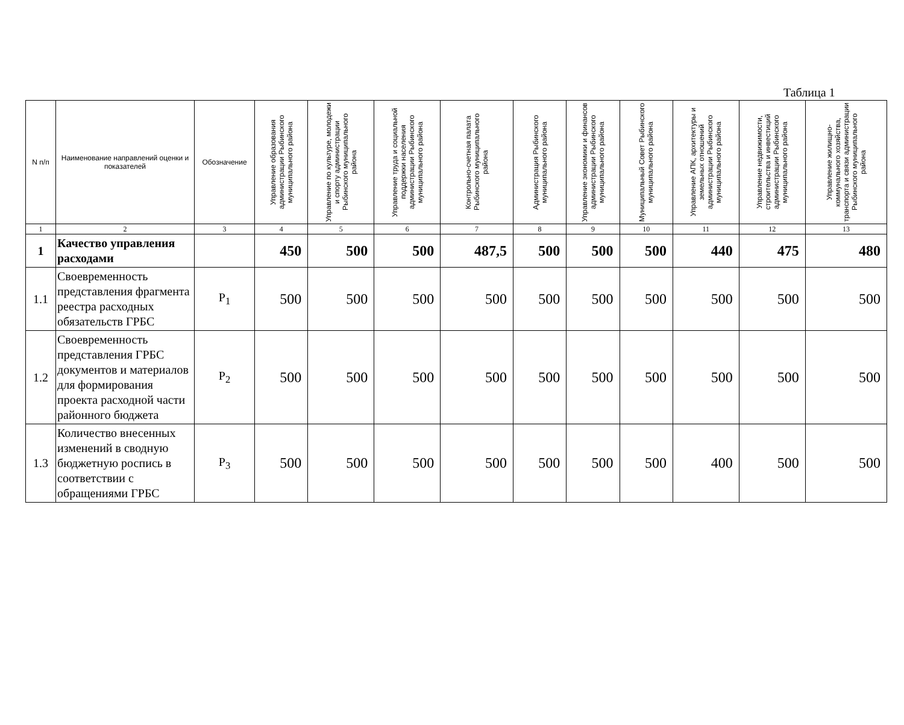Таблица 1
| N п/п | Наименование направлений оценки и показателей | Обозначение | Управление образования администрации Рыбинского муниципального района | Управление по культуре, молодежи и спорту администрации Рыбинского муниципального района | Управление труда и социальной поддержки населения администрации Рыбинского муниципального района | Контрольно-счетная палата Рыбинского муниципального района | Администрация Рыбинского муниципального района | Управление экономики и финансов администрации Рыбинского муниципального района | Муниципальный Совет Рыбинского муниципального района | Управление АПК, архитектуры и земельных отношений администрации Рыбинского муниципального района | Управление недвижимости, строительства и инвестиций администрации Рыбинского муниципального района | Управление жилищно-коммунального хозяйства, транспорта и связи администрации Рыбинского муниципального района |
| --- | --- | --- | --- | --- | --- | --- | --- | --- | --- | --- | --- | --- |
| 1 | 2 | 3 | 4 | 5 | 6 | 7 | 8 | 9 | 10 | 11 | 12 | 13 |
| 1 | Качество управления расходами | | 450 | 500 | 500 | 487,5 | 500 | 500 | 500 | 440 | 475 | 480 |
| 1.1 | Своевременность представления фрагмента реестра расходных обязательств ГРБС | P<sub>1</sub> | 500 | 500 | 500 | 500 | 500 | 500 | 500 | 500 | 500 | 500 |
| 1.2 | Своевременность представления ГРБС документов и материалов для формирования проекта расходной части районного бюджета | P<sub>2</sub> | 500 | 500 | 500 | 500 | 500 | 500 | 500 | 500 | 500 | 500 |
| 1.3 | Количество внесенных изменений в сводную бюджетную роспись в соответствии с обращениями ГРБС | P<sub>3</sub> | 500 | 500 | 500 | 500 | 500 | 500 | 500 | 400 | 500 | 500 |